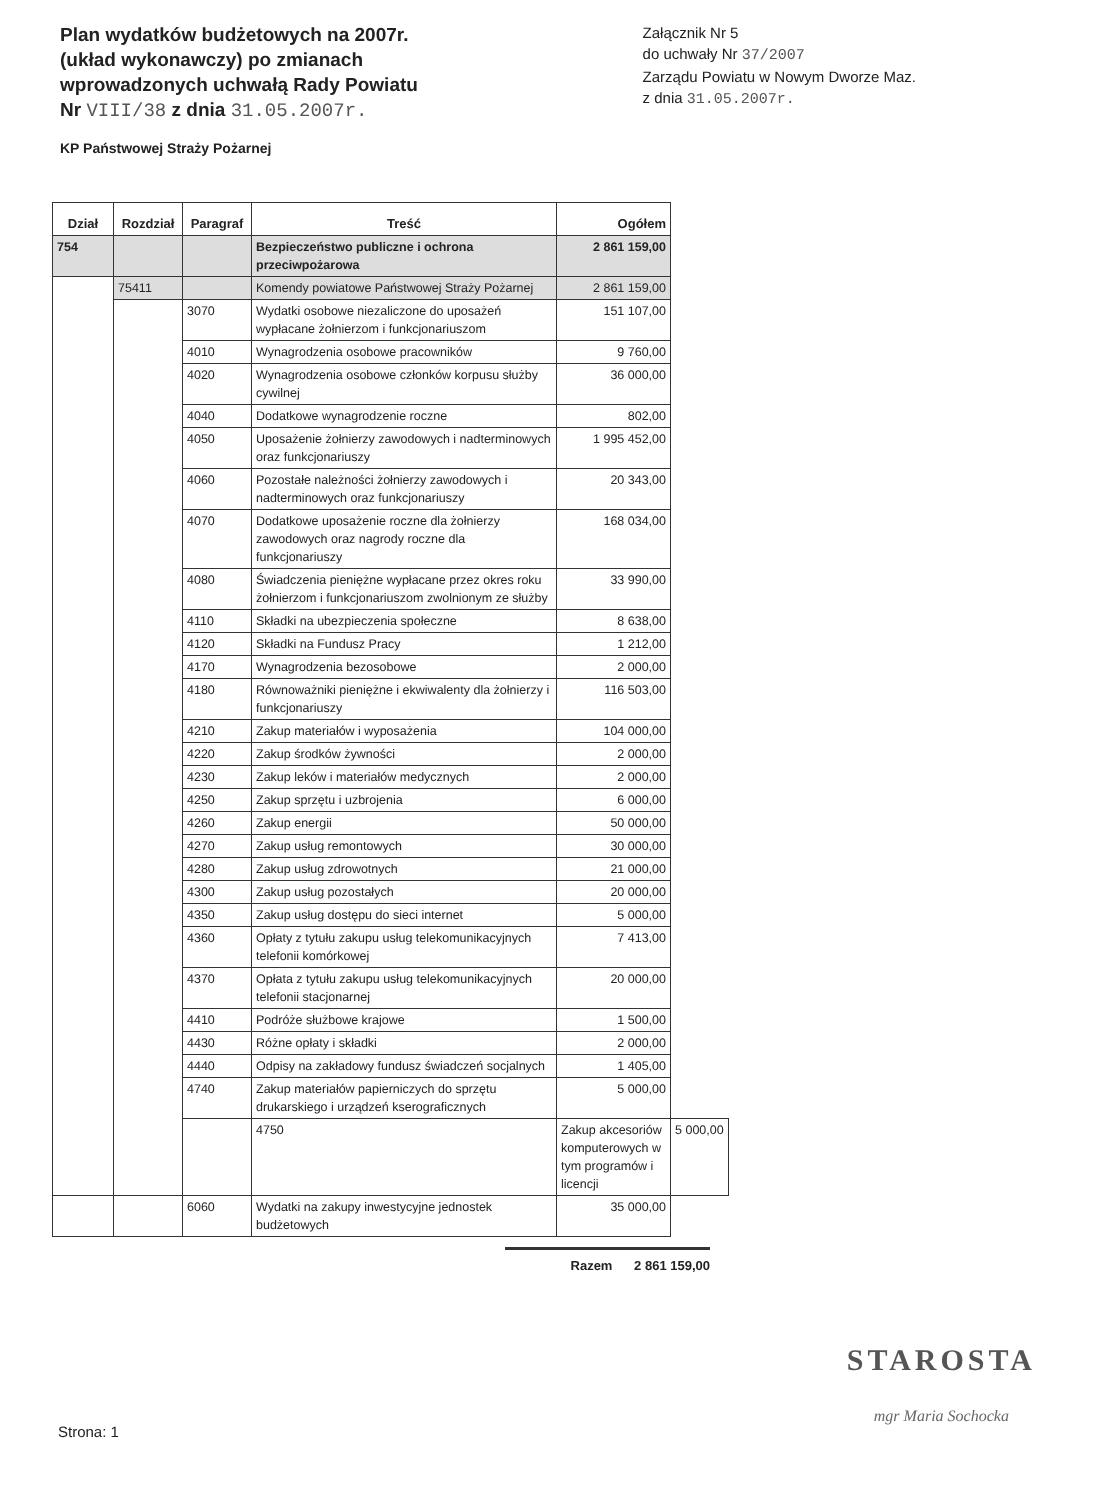Plan wydatków budżetowych na 2007r.
(układ wykonawczy) po zmianach
wprowadzonych uchwałą Rady Powiatu
Nr VIII/38 z dnia 31.05.2007r.
KP Państwowej Straży Pożarnej
Załącznik Nr 5
do uchwały Nr 37/2007
Zarządu Powiatu w Nowym Dworze Maz.
z dnia 31.05.2007r.
| Dział | Rozdział | Paragraf | Treść | Ogółem | |
| --- | --- | --- | --- | --- | --- |
| 754 | | | Bezpieczeństwo publiczne i ochrona przeciwpożarowa | 2 861 159,00 | |
| | 75411 | | Komendy powiatowe Państwowej Straży Pożarnej | 2 861 159,00 | |
| | | 3070 | Wydatki osobowe niezaliczone do uposażeń wypłacane żołnierzom i funkcjonariuszom | 151 107,00 | |
| | | 4010 | Wynagrodzenia osobowe pracowników | 9 760,00 | |
| | | 4020 | Wynagrodzenia osobowe członków korpusu służby cywilnej | 36 000,00 | |
| | | 4040 | Dodatkowe wynagrodzenie roczne | 802,00 | |
| | | 4050 | Uposażenie żołnierzy zawodowych i nadterminowych oraz funkcjonariuszy | 1 995 452,00 | |
| | | 4060 | Pozostałe należności żołnierzy zawodowych i nadterminowych oraz funkcjonariuszy | 20 343,00 | |
| | | 4070 | Dodatkowe uposażenie roczne dla żołnierzy zawodowych oraz nagrody roczne dla funkcjonariuszy | 168 034,00 | |
| | | 4080 | Świadczenia pieniężne wypłacane przez okres roku żołnierzom i funkcjonariuszom zwolnionym ze służby | 33 990,00 | |
| | | 4110 | Składki na ubezpieczenia społeczne | 8 638,00 | |
| | | 4120 | Składki na Fundusz Pracy | 1 212,00 | |
| | | 4170 | Wynagrodzenia bezosobowe | 2 000,00 | |
| | | 4180 | Równoważniki pieniężne i ekwiwalenty dla żołnierzy i funkcjonariuszy | 116 503,00 | |
| | | 4210 | Zakup materiałów i wyposażenia | 104 000,00 | |
| | | 4220 | Zakup środków żywności | 2 000,00 | |
| | | 4230 | Zakup leków i materiałów medycznych | 2 000,00 | |
| | | 4250 | Zakup sprzętu i uzbrojenia | 6 000,00 | |
| | | 4260 | Zakup energii | 50 000,00 | |
| | | 4270 | Zakup usług remontowych | 30 000,00 | |
| | | 4280 | Zakup usług zdrowotnych | 21 000,00 | |
| | | 4300 | Zakup usług pozostałych | 20 000,00 | |
| | | 4350 | Zakup usług dostępu do sieci internet | 5 000,00 | |
| | | 4360 | Opłaty z tytułu zakupu usług telekomunikacyjnych telefonii komórkowej | 7 413,00 | |
| | | 4370 | Opłata z tytułu zakupu usług telekomunikacyjnych telefonii stacjonarnej | 20 000,00 | |
| | | 4410 | Podróże służbowe krajowe | 1 500,00 | |
| | | 4430 | Różne opłaty i składki | 2 000,00 | |
| | | 4440 | Odpisy na zakładowy fundusz świadczeń socjalnych | 1 405,00 | |
| | | 4740 | Zakup materiałów papierniczych do sprzętu drukarskiego i urządzeń kserograficznych | 5 000,00 | |
| | | | 4750 | Zakup akcesoriów komputerowych w tym programów i licencji | 5 000,00 |
| | | 6060 | Wydatki na zakupy inwestycyjne jednostek budżetowych | 35 000,00 | |
Razem 2 861 159,00
Strona: 1
STAROSTA
mgr Maria Sochocka